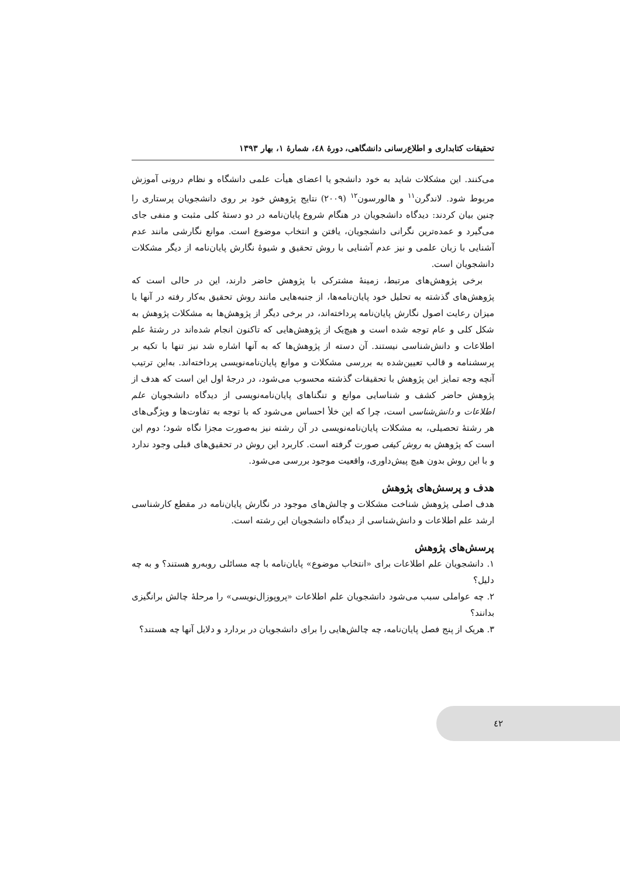تحقیقات کتابداری و اطلاع‌رسانی دانشگاهی، دورهٔ ٤٨، شمارهٔ ١، بهار ١٣٩٣
می‌کنند. این مشکلات شاید به خود دانشجو یا اعضای هیأت علمی دانشگاه و نظام درونی آموزش مربوط شود. لاندگرن<sup>١١</sup> و هالورسون<sup>١٢</sup> (٢٠٠٩) نتایج پژوهش خود بر روی دانشجویان پرستاری را چنین بیان کردند: دیدگاه دانشجویان در هنگام شروع پایان‌نامه در دو دستهٔ کلی مثبت و منفی جای می‌گیرد و عمده‌ترین نگرانی دانشجویان، یافتن و انتخاب موضوع است. موانع نگارشی مانند عدم آشنایی با زبان علمی و نیز عدم آشنایی با روش تحقیق و شیوهٔ نگارش پایان‌نامه از دیگر مشکلات دانشجویان است.
برخی پژوهش‌های مرتبط، زمینهٔ مشترکی با پژوهش حاضر دارند، این در حالی است که پژوهش‌های گذشته به تحلیل خود پایان‌نامه‌ها، از جنبه‌هایی مانند روش تحقیق به‌کار رفته در آنها یا میزان رعایت اصول نگارش پایان‌نامه پرداخته‌اند، در برخی دیگر از پژوهش‌ها به مشکلات پژوهش به شکل کلی و عام توجه شده است و هیچ‌یک از پژوهش‌هایی که تاکنون انجام شده‌اند در رشتهٔ علم اطلاعات و دانش‌شناسی نیستند. آن دسته از پژوهش‌ها که به آنها اشاره شد نیز تنها با تکیه بر پرسشنامه و قالب تعیین‌شده به بررسی مشکلات و موانع پایان‌نامه‌نویسی پرداخته‌اند. به‌این ترتیب آنچه وجه تمایز این پژوهش با تحقیقات گذشته محسوب می‌شود، در درجهٔ اول این است که هدف از پژوهش حاضر کشف و شناسایی موانع و تنگناهای پایان‌نامه‌نویسی از دیدگاه دانشجویان علم اطلاعات و دانش‌شناسی است، چرا که این خلأ احساس می‌شود که با توجه به تفاوت‌ها و ویژگی‌های هر رشتهٔ تحصیلی، به مشکلات پایان‌نامه‌نویسی در آن رشته نیز به‌صورت مجزا نگاه شود؛ دوم این است که پژوهش به روش کیفی صورت گرفته است. کاربرد این روش در تحقیق‌های قبلی وجود ندارد و با این روش بدون هیچ پیش‌داوری، واقعیت موجود بررسی می‌شود.
هدف و پرسش‌های پژوهش
هدف اصلی پژوهش شناخت مشکلات و چالش‌های موجود در نگارش پایان‌نامه در مقطع کارشناسی ارشد علم اطلاعات و دانش‌شناسی از دیدگاه دانشجویان این رشته است.
پرسش‌های پژوهش
١. دانشجویان علم اطلاعات برای «انتخاب موضوع» پایان‌نامه با چه مسائلی روبه‌رو هستند؟ و به چه دلیل؟
٢. چه عواملی سبب می‌شود دانشجویان علم اطلاعات «پروپوزال‌نویسی» را مرحلهٔ چالش برانگیزی بدانند؟
٣. هریک از پنج فصل پایان‌نامه، چه چالش‌هایی را برای دانشجویان در بردارد و دلایل آنها چه هستند؟
٤٢